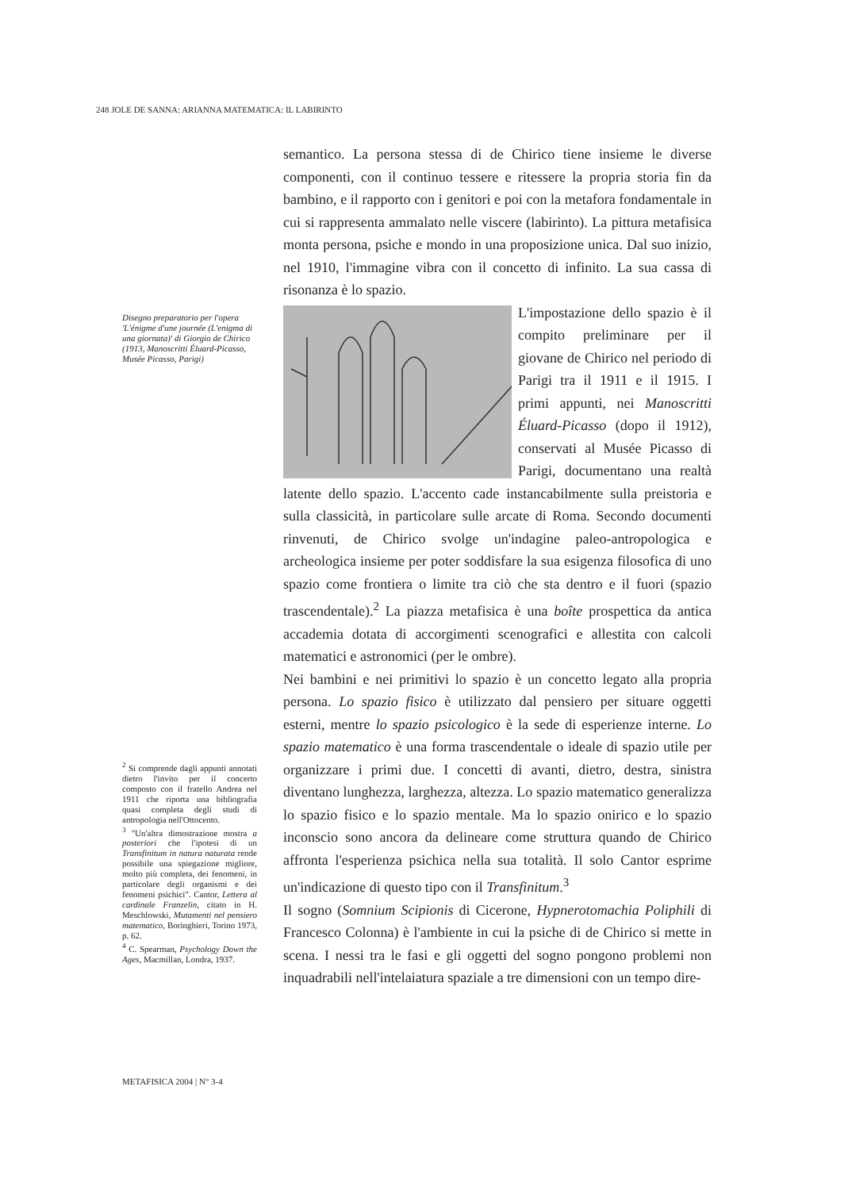248 JOLE DE SANNA: ARIANNA MATEMATICA: IL LABIRINTO
Disegno preparatorio per l'opera 'L'énigme d'une journée (L'enigma di una giornata)' di Giorgio de Chirico (1913, Manoscritti Éluard-Picasso, Musée Picasso, Parigi)
<sup>2</sup> Si comprende dagli appunti annotati dietro l'invito per il concerto composto con il fratello Andrea nel 1911 che riporta una bibliografia quasi completa degli studi di antropologia nell'Ottocento.
<sup>3</sup> "Un'altra dimostrazione mostra a posteriori che l'ipotesi di un Transfinitum in natura naturata rende possibile una spiegazione migliore, molto più completa, dei fenomeni, in particolare degli organismi e dei fenomeni psichici". Cantor, Lettera al cardinale Franzelin, citato in H. Meschlowski, Mutamenti nel pensiero matematico, Boringhieri, Torino 1973, p. 62.
<sup>4</sup> C. Spearman, Psychology Down the Ages, Macmillan, Londra, 1937.
semantico. La persona stessa di de Chirico tiene insieme le diverse componenti, con il continuo tessere e ritessere la propria storia fin da bambino, e il rapporto con i genitori e poi con la metafora fondamentale in cui si rappresenta ammalato nelle viscere (labirinto). La pittura metafisica monta persona, psiche e mondo in una proposizione unica. Dal suo inizio, nel 1910, l'immagine vibra con il concetto di infinito. La sua cassa di risonanza è lo spazio.
L'impostazione dello spazio è il compito preliminare per il giovane de Chirico nel periodo di Parigi tra il 1911 e il 1915. I primi appunti, nei Manoscritti Éluard-Picasso (dopo il 1912), conservati al Musée Picasso di Parigi, documentano una realtà latente dello spazio. L'accento cade instancabilmente sulla preistoria e sulla classicità, in particolare sulle arcate di Roma. Secondo documenti rinvenuti, de Chirico svolge un'indagine paleo-antropologica e archeologica insieme per poter soddisfare la sua esigenza filosofica di uno spazio come frontiera o limite tra ciò che sta dentro e il fuori (spazio trascendentale).<sup>2</sup> La piazza metafisica è una boîte prospettica da antica accademia dotata di accorgimenti scenografici e allestita con calcoli matematici e astronomici (per le ombre).
Nei bambini e nei primitivi lo spazio è un concetto legato alla propria persona. Lo spazio fisico è utilizzato dal pensiero per situare oggetti esterni, mentre lo spazio psicologico è la sede di esperienze interne. Lo spazio matematico è una forma trascendentale o ideale di spazio utile per organizzare i primi due. I concetti di avanti, dietro, destra, sinistra diventano lunghezza, larghezza, altezza. Lo spazio matematico generalizza lo spazio fisico e lo spazio mentale. Ma lo spazio onirico e lo spazio inconscio sono ancora da delineare come struttura quando de Chirico affronta l'esperienza psichica nella sua totalità. Il solo Cantor esprime un'indicazione di questo tipo con il Transfinitum.<sup>3</sup>
Il sogno (Somnium Scipionis di Cicerone, Hypnerotomachia Poliphili di Francesco Colonna) è l'ambiente in cui la psiche di de Chirico si mette in scena. I nessi tra le fasi e gli oggetti del sogno pongono problemi non inquadrabili nell'intelaiatura spaziale a tre dimensioni con un tempo dire-
METAFISICA 2004 | N° 3-4